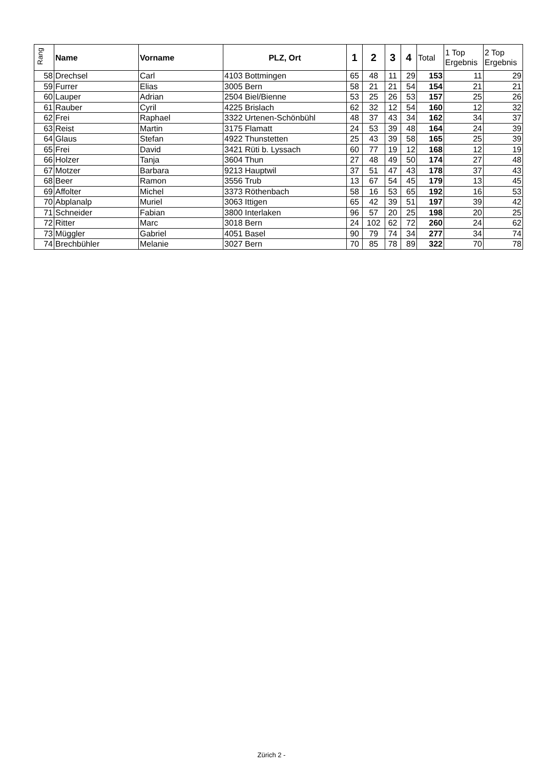| Rang | Name | Vorname | PLZ, Ort | 1 | 2 | 3 | 4 | Total | 1 Top Ergebnis | 2 Top Ergebnis |
| --- | --- | --- | --- | --- | --- | --- | --- | --- | --- | --- |
| 58 | Drechsel | Carl | 4103 Bottmingen | 65 | 48 | 11 | 29 | 153 | 11 | 29 |
| 59 | Furrer | Elias | 3005 Bern | 58 | 21 | 21 | 54 | 154 | 21 | 21 |
| 60 | Lauper | Adrian | 2504 Biel/Bienne | 53 | 25 | 26 | 53 | 157 | 25 | 26 |
| 61 | Rauber | Cyril | 4225 Brislach | 62 | 32 | 12 | 54 | 160 | 12 | 32 |
| 62 | Frei | Raphael | 3322 Urtenen-Schönbühl | 48 | 37 | 43 | 34 | 162 | 34 | 37 |
| 63 | Reist | Martin | 3175 Flamatt | 24 | 53 | 39 | 48 | 164 | 24 | 39 |
| 64 | Glaus | Stefan | 4922 Thunstetten | 25 | 43 | 39 | 58 | 165 | 25 | 39 |
| 65 | Frei | David | 3421 Rüti b. Lyssach | 60 | 77 | 19 | 12 | 168 | 12 | 19 |
| 66 | Holzer | Tanja | 3604 Thun | 27 | 48 | 49 | 50 | 174 | 27 | 48 |
| 67 | Motzer | Barbara | 9213 Hauptwil | 37 | 51 | 47 | 43 | 178 | 37 | 43 |
| 68 | Beer | Ramon | 3556 Trub | 13 | 67 | 54 | 45 | 179 | 13 | 45 |
| 69 | Affolter | Michel | 3373 Röthenbach | 58 | 16 | 53 | 65 | 192 | 16 | 53 |
| 70 | Abplanalp | Muriel | 3063 Ittigen | 65 | 42 | 39 | 51 | 197 | 39 | 42 |
| 71 | Schneider | Fabian | 3800 Interlaken | 96 | 57 | 20 | 25 | 198 | 20 | 25 |
| 72 | Ritter | Marc | 3018 Bern | 24 | 102 | 62 | 72 | 260 | 24 | 62 |
| 73 | Müggler | Gabriel | 4051 Basel | 90 | 79 | 74 | 34 | 277 | 34 | 74 |
| 74 | Brechbühler | Melanie | 3027 Bern | 70 | 85 | 78 | 89 | 322 | 70 | 78 |
Zürich 2 -